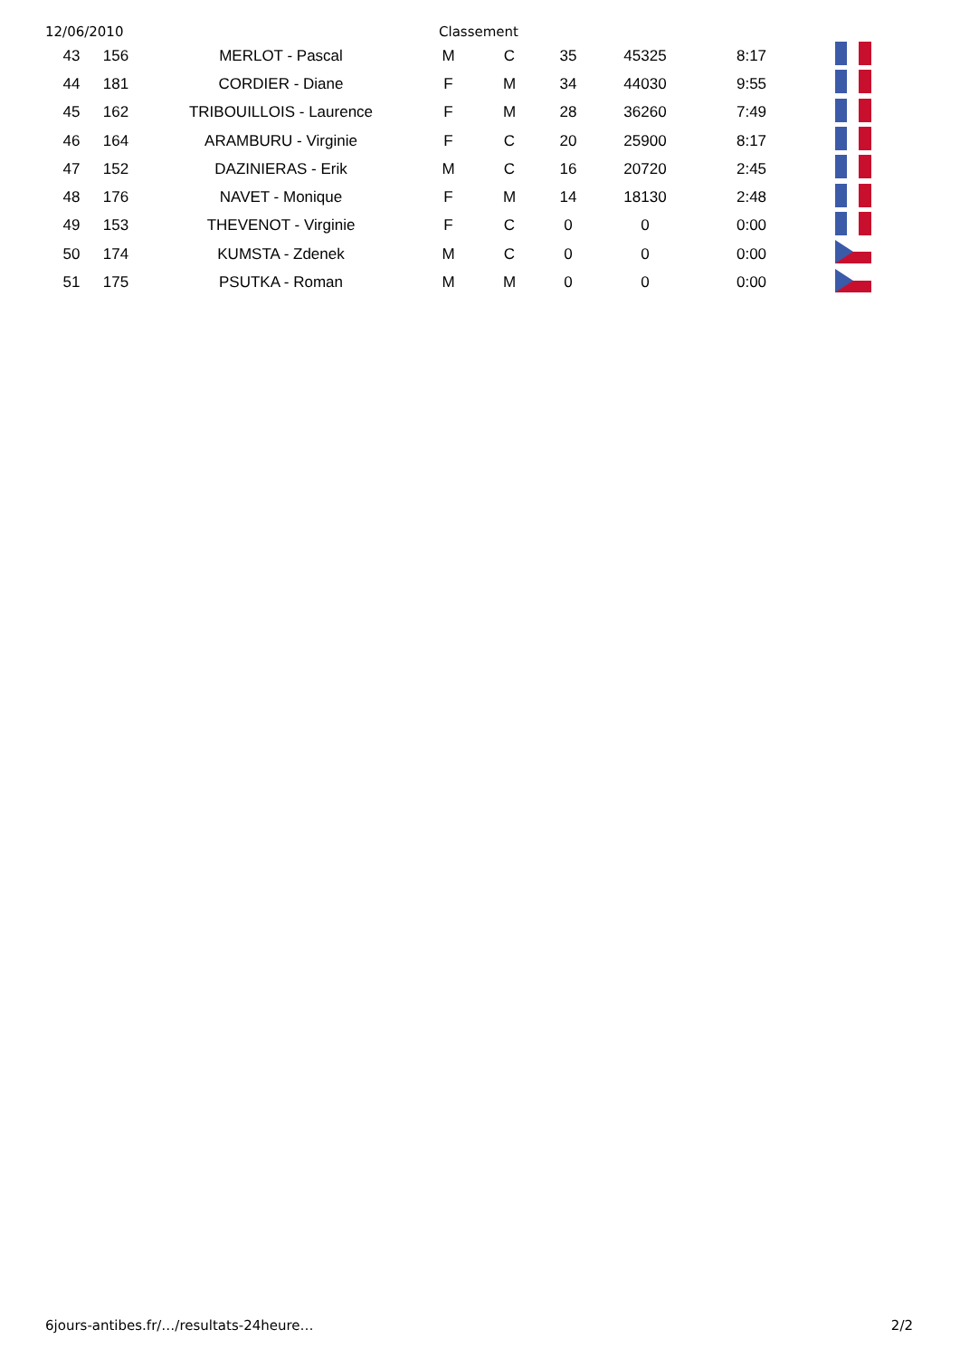12/06/2010 Classement
| 43 | 156 | MERLOT - Pascal | M | C | 35 | 45325 | 8:17 | |
| 44 | 181 | CORDIER - Diane | F | M | 34 | 44030 | 9:55 | |
| 45 | 162 | TRIBOUILLOIS - Laurence | F | M | 28 | 36260 | 7:49 | |
| 46 | 164 | ARAMBURU - Virginie | F | C | 20 | 25900 | 8:17 | |
| 47 | 152 | DAZINIERAS - Erik | M | C | 16 | 20720 | 2:45 | |
| 48 | 176 | NAVET - Monique | F | M | 14 | 18130 | 2:48 | |
| 49 | 153 | THEVENOT - Virginie | F | C | 0 | 0 | 0:00 | |
| 50 | 174 | KUMSTA - Zdenek | M | C | 0 | 0 | 0:00 | |
| 51 | 175 | PSUTKA - Roman | M | M | 0 | 0 | 0:00 | |
6jours-antibes.fr/…/resultats-24heure… 2/2